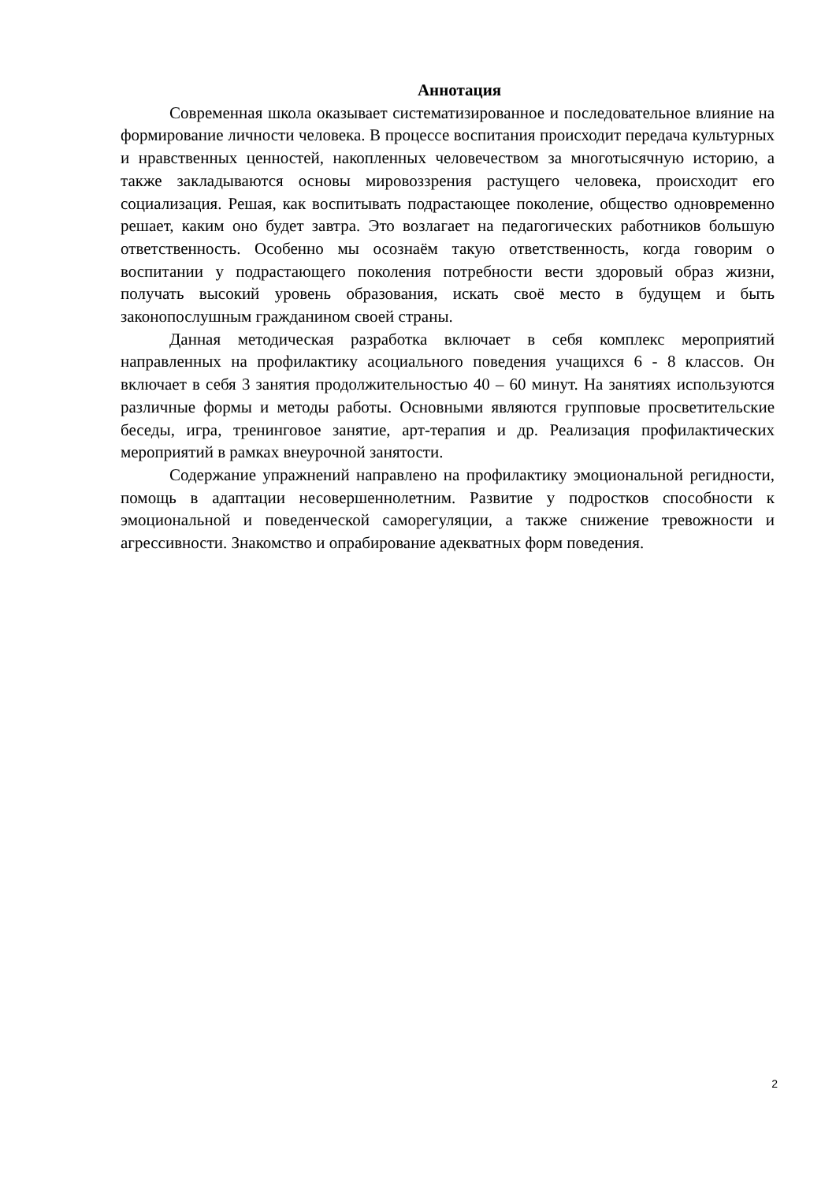Аннотация
Современная школа оказывает систематизированное и последовательное влияние на формирование личности человека. В процессе воспитания происходит передача культурных и нравственных ценностей, накопленных человечеством за многотысячную историю, а также закладываются основы мировоззрения растущего человека, происходит его социализация. Решая, как воспитывать подрастающее поколение, общество одновременно решает, каким оно будет завтра. Это возлагает на педагогических работников большую ответственность. Особенно мы осознаём такую ответственность, когда говорим о воспитании у подрастающего поколения потребности вести здоровый образ жизни, получать высокий уровень образования, искать своё место в будущем и быть законопослушным гражданином своей страны.
Данная методическая разработка включает в себя комплекс мероприятий направленных на профилактику асоциального поведения учащихся 6 - 8 классов. Он включает в себя 3 занятия продолжительностью 40 – 60 минут. На занятиях используются различные формы и методы работы. Основными являются групповые просветительские беседы, игра, тренинговое занятие, арт-терапия и др. Реализация профилактических мероприятий в рамках внеурочной занятости.
Содержание упражнений направлено на профилактику эмоциональной регидности, помощь в адаптации несовершеннолетним. Развитие у подростков способности к эмоциональной и поведенческой саморегуляции, а также снижение тревожности и агрессивности. Знакомство и опрабирование адекватных форм поведения.
2